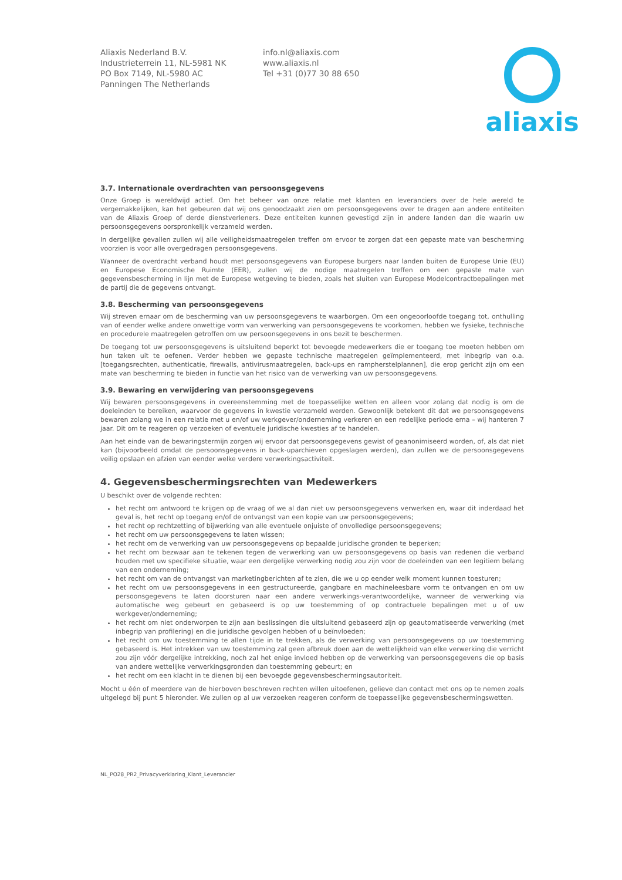Aliaxis Nederland B.V.
Industrieterrein 11, NL-5981 NK
PO Box 7149, NL-5980 AC
Panningen The Netherlands
info.nl@aliaxis.com
www.aliaxis.nl
Tel +31 (0)77 30 88 650
aliaxis
3.7. Internationale overdrachten van persoonsgegevens
Onze Groep is wereldwijd actief. Om het beheer van onze relatie met klanten en leveranciers over de hele wereld te vergemakkelijken, kan het gebeuren dat wij ons genoodzaakt zien om persoonsgegevens over te dragen aan andere entiteiten van de Aliaxis Groep of derde dienstverleners. Deze entiteiten kunnen gevestigd zijn in andere landen dan die waarin uw persoonsgegevens oorspronkelijk verzameld werden.
In dergelijke gevallen zullen wij alle veiligheidsmaatregelen treffen om ervoor te zorgen dat een gepaste mate van bescherming voorzien is voor alle overgedragen persoonsgegevens.
Wanneer de overdracht verband houdt met persoonsgegevens van Europese burgers naar landen buiten de Europese Unie (EU) en Europese Economische Ruimte (EER), zullen wij de nodige maatregelen treffen om een gepaste mate van gegevensbescherming in lijn met de Europese wetgeving te bieden, zoals het sluiten van Europese Modelcontractbepalingen met de partij die de gegevens ontvangt.
3.8. Bescherming van persoonsgegevens
Wij streven ernaar om de bescherming van uw persoonsgegevens te waarborgen. Om een ongeoorloofde toegang tot, onthulling van of eender welke andere onwettige vorm van verwerking van persoonsgegevens te voorkomen, hebben we fysieke, technische en procedurele maatregelen getroffen om uw persoonsgegevens in ons bezit te beschermen.
De toegang tot uw persoonsgegevens is uitsluitend beperkt tot bevoegde medewerkers die er toegang toe moeten hebben om hun taken uit te oefenen. Verder hebben we gepaste technische maatregelen geïmplementeerd, met inbegrip van o.a. [toegangsrechten, authenticatie, firewalls, antivirusmaatregelen, back-ups en rampherstelplannen], die erop gericht zijn om een mate van bescherming te bieden in functie van het risico van de verwerking van uw persoonsgegevens.
3.9. Bewaring en verwijdering van persoonsgegevens
Wij bewaren persoonsgegevens in overeenstemming met de toepasselijke wetten en alleen voor zolang dat nodig is om de doeleinden te bereiken, waarvoor de gegevens in kwestie verzameld werden. Gewoonlijk betekent dit dat we persoonsgegevens bewaren zolang we in een relatie met u en/of uw werkgever/onderneming verkeren en een redelijke periode erna – wij hanteren 7 jaar. Dit om te reageren op verzoeken of eventuele juridische kwesties af te handelen.
Aan het einde van de bewaringstermijn zorgen wij ervoor dat persoonsgegevens gewist of geanonimiseerd worden, of, als dat niet kan (bijvoorbeeld omdat de persoonsgegevens in back-uparchieven opgeslagen werden), dan zullen we de persoonsgegevens veilig opslaan en afzien van eender welke verdere verwerkingsactiviteit.
4. Gegevensbeschermingsrechten van Medewerkers
U beschikt over de volgende rechten:
het recht om antwoord te krijgen op de vraag of we al dan niet uw persoonsgegevens verwerken en, waar dit inderdaad het geval is, het recht op toegang en/of de ontvangst van een kopie van uw persoonsgegevens;
het recht op rechtzetting of bijwerking van alle eventuele onjuiste of onvolledige persoonsgegevens;
het recht om uw persoonsgegevens te laten wissen;
het recht om de verwerking van uw persoonsgegevens op bepaalde juridische gronden te beperken;
het recht om bezwaar aan te tekenen tegen de verwerking van uw persoonsgegevens op basis van redenen die verband houden met uw specifieke situatie, waar een dergelijke verwerking nodig zou zijn voor de doeleinden van een legitiem belang van een onderneming;
het recht om van de ontvangst van marketingberichten af te zien, die we u op eender welk moment kunnen toesturen;
het recht om uw persoonsgegevens in een gestructureerde, gangbare en machineleesbare vorm te ontvangen en om uw persoonsgegevens te laten doorsturen naar een andere verwerkings-verantwoordelijke, wanneer de verwerking via automatische weg gebeurt en gebaseerd is op uw toestemming of op contractuele bepalingen met u of uw werkgever/onderneming;
het recht om niet onderworpen te zijn aan beslissingen die uitsluitend gebaseerd zijn op geautomatiseerde verwerking (met inbegrip van profilering) en die juridische gevolgen hebben of u beïnvloeden;
het recht om uw toestemming te allen tijde in te trekken, als de verwerking van persoonsgegevens op uw toestemming gebaseerd is. Het intrekken van uw toestemming zal geen afbreuk doen aan de wettelijkheid van elke verwerking die verricht zou zijn vóór dergelijke intrekking, noch zal het enige invloed hebben op de verwerking van persoonsgegevens die op basis van andere wettelijke verwerkingsgronden dan toestemming gebeurt; en
het recht om een klacht in te dienen bij een bevoegde gegevensbeschermingsautoriteit.
Mocht u één of meerdere van de hierboven beschreven rechten willen uitoefenen, gelieve dan contact met ons op te nemen zoals uitgelegd bij punt 5 hieronder. We zullen op al uw verzoeken reageren conform de toepasselijke gegevensbeschermingswetten.
NL_PO28_PR2_Privacyverklaring_Klant_Leverancier